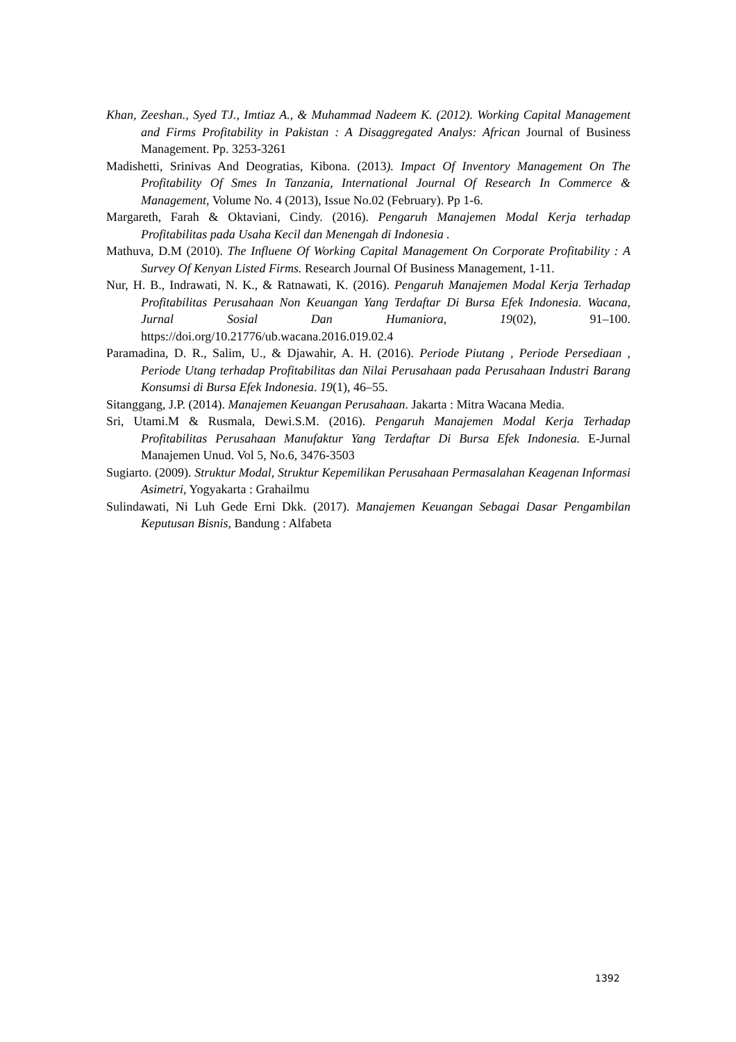Khan, Zeeshan., Syed TJ., Imtiaz A., & Muhammad Nadeem K. (2012). Working Capital Management and Firms Profitability in Pakistan : A Disaggregated Analys: African Journal of Business Management. Pp. 3253-3261
Madishetti, Srinivas And Deogratias, Kibona. (2013). Impact Of Inventory Management On The Profitability Of Smes In Tanzania, International Journal Of Research In Commerce & Management, Volume No. 4 (2013), Issue No.02 (February). Pp 1-6.
Margareth, Farah & Oktaviani, Cindy. (2016). Pengaruh Manajemen Modal Kerja terhadap Profitabilitas pada Usaha Kecil dan Menengah di Indonesia .
Mathuva, D.M (2010). The Influene Of Working Capital Management On Corporate Profitability : A Survey Of Kenyan Listed Firms. Research Journal Of Business Management, 1-11.
Nur, H. B., Indrawati, N. K., & Ratnawati, K. (2016). Pengaruh Manajemen Modal Kerja Terhadap Profitabilitas Perusahaan Non Keuangan Yang Terdaftar Di Bursa Efek Indonesia. Wacana, Jurnal Sosial Dan Humaniora, 19(02), 91–100. https://doi.org/10.21776/ub.wacana.2016.019.02.4
Paramadina, D. R., Salim, U., & Djawahir, A. H. (2016). Periode Piutang , Periode Persediaan , Periode Utang terhadap Profitabilitas dan Nilai Perusahaan pada Perusahaan Industri Barang Konsumsi di Bursa Efek Indonesia. 19(1), 46–55.
Sitanggang, J.P. (2014). Manajemen Keuangan Perusahaan. Jakarta : Mitra Wacana Media.
Sri, Utami.M & Rusmala, Dewi.S.M. (2016). Pengaruh Manajemen Modal Kerja Terhadap Profitabilitas Perusahaan Manufaktur Yang Terdaftar Di Bursa Efek Indonesia. E-Jurnal Manajemen Unud. Vol 5, No.6, 3476-3503
Sugiarto. (2009). Struktur Modal, Struktur Kepemilikan Perusahaan Permasalahan Keagenan Informasi Asimetri, Yogyakarta : Grahailmu
Sulindawati, Ni Luh Gede Erni Dkk. (2017). Manajemen Keuangan Sebagai Dasar Pengambilan Keputusan Bisnis, Bandung : Alfabeta
1392